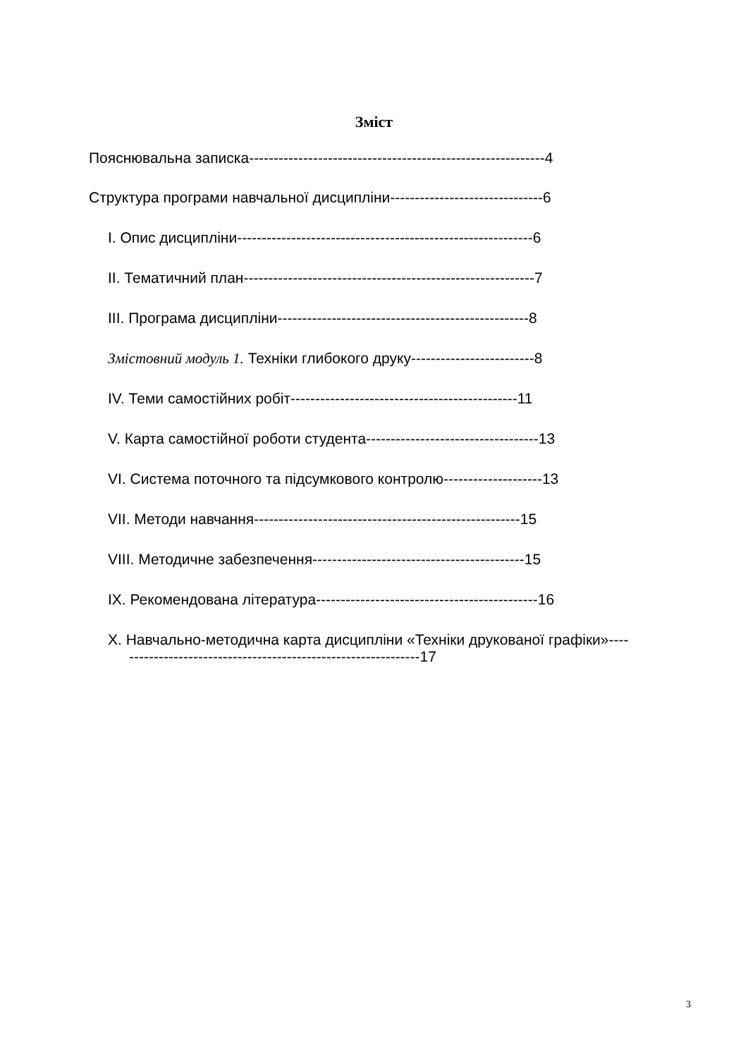Зміст
Пояснювальна записка------------------------------------------------------------4
Структура програми навчальної дисципліни-------------------------------6
I. Опис дисципліни------------------------------------------------------------6
II. Тематичний план-----------------------------------------------------------7
III. Програма дисципліни---------------------------------------------------8
Змістовний модуль 1. Техніки глибокого друку-------------------------8
IV. Теми самостійних робіт----------------------------------------------11
V. Карта самостійної роботи студента-----------------------------------13
VI. Система поточного та підсумкового контролю--------------------13
VII. Методи навчання------------------------------------------------------15
VIII. Методичне забезпечення-------------------------------------------15
IX. Рекомендована література---------------------------------------------16
X. Навчально-методична карта дисципліни «Техніки друкованої графіки»---------------------------------------------------------------17
3